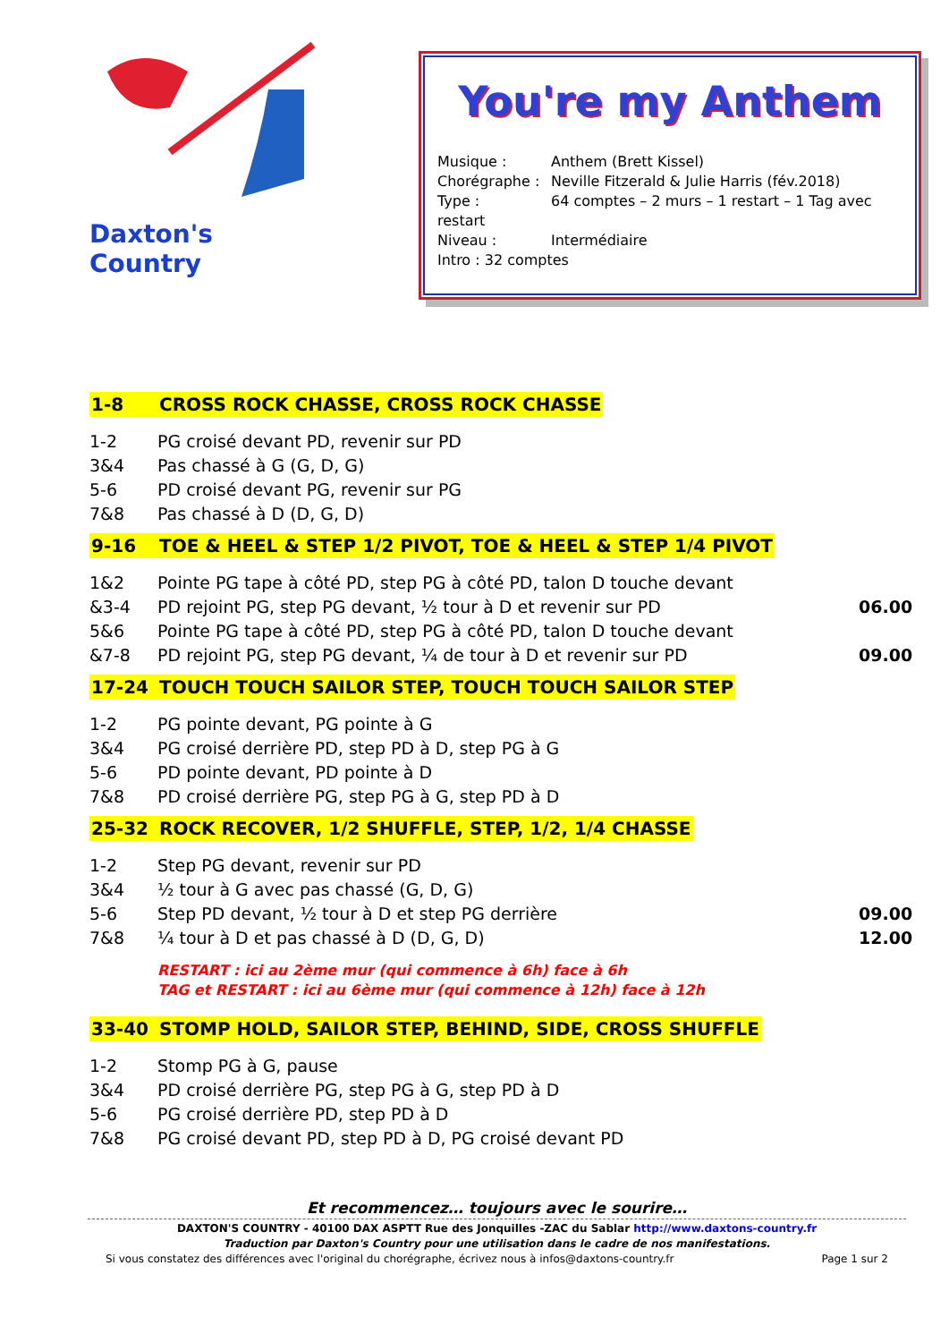Daxton's Country
You're my Anthem
Musique : Anthem (Brett Kissel)
Chorégraphe : Neville Fitzerald & Julie Harris (fév.2018)
Type : 64 comptes – 2 murs – 1 restart – 1 Tag avec restart
Niveau : Intermédiaire
Intro : 32 comptes
1-8 CROSS ROCK CHASSE, CROSS ROCK CHASSE
1-2 PG croisé devant PD, revenir sur PD
3&4 Pas chassé à G (G, D, G)
5-6 PD croisé devant PG, revenir sur PG
7&8 Pas chassé à D (D, G, D)
9-16 TOE & HEEL & STEP 1/2 PIVOT, TOE & HEEL & STEP 1/4 PIVOT
1&2 Pointe PG tape à côté PD, step PG à côté PD, talon D touche devant
&3-4 PD rejoint PG, step PG devant, ½ tour à D et revenir sur PD
06.00
5&6 Pointe PG tape à côté PD, step PG à côté PD, talon D touche devant
&7-8 PD rejoint PG, step PG devant, ¼ de tour à D et revenir sur PD
09.00
17-24 TOUCH TOUCH SAILOR STEP, TOUCH TOUCH SAILOR STEP
1-2 PG pointe devant, PG pointe à G
3&4 PG croisé derrière PD, step PD à D, step PG à G
5-6 PD pointe devant, PD pointe à D
7&8 PD croisé derrière PG, step PG à G, step PD à D
25-32 ROCK RECOVER, 1/2 SHUFFLE, STEP, 1/2, 1/4 CHASSE
1-2 Step PG devant, revenir sur PD
3&4 ½ tour à G avec pas chassé (G, D, G)
5-6 Step PD devant, ½ tour à D et step PG derrière
09.00
7&8 ¼ tour à D et pas chassé à D (D, G, D)
12.00
RESTART : ici au 2ème mur (qui commence à 6h) face à 6h
TAG et RESTART : ici au 6ème mur (qui commence à 12h) face à 12h
33-40 STOMP HOLD, SAILOR STEP, BEHIND, SIDE, CROSS SHUFFLE
1-2 Stomp PG à G, pause
3&4 PD croisé derrière PG, step PG à G, step PD à D
5-6 PG croisé derrière PD, step PD à D
7&8 PG croisé devant PD, step PD à D, PG croisé devant PD
Et recommencez… toujours avec le sourire…
DAXTON'S COUNTRY - 40100 DAX ASPTT Rue des Jonquilles -ZAC du Sablar http://www.daxtons-country.fr
Traduction par Daxton's Country pour une utilisation dans le cadre de nos manifestations.
Si vous constatez des différences avec l'original du chorégraphe, écrivez nous à infos@daxtons-country.fr Page 1 sur 2